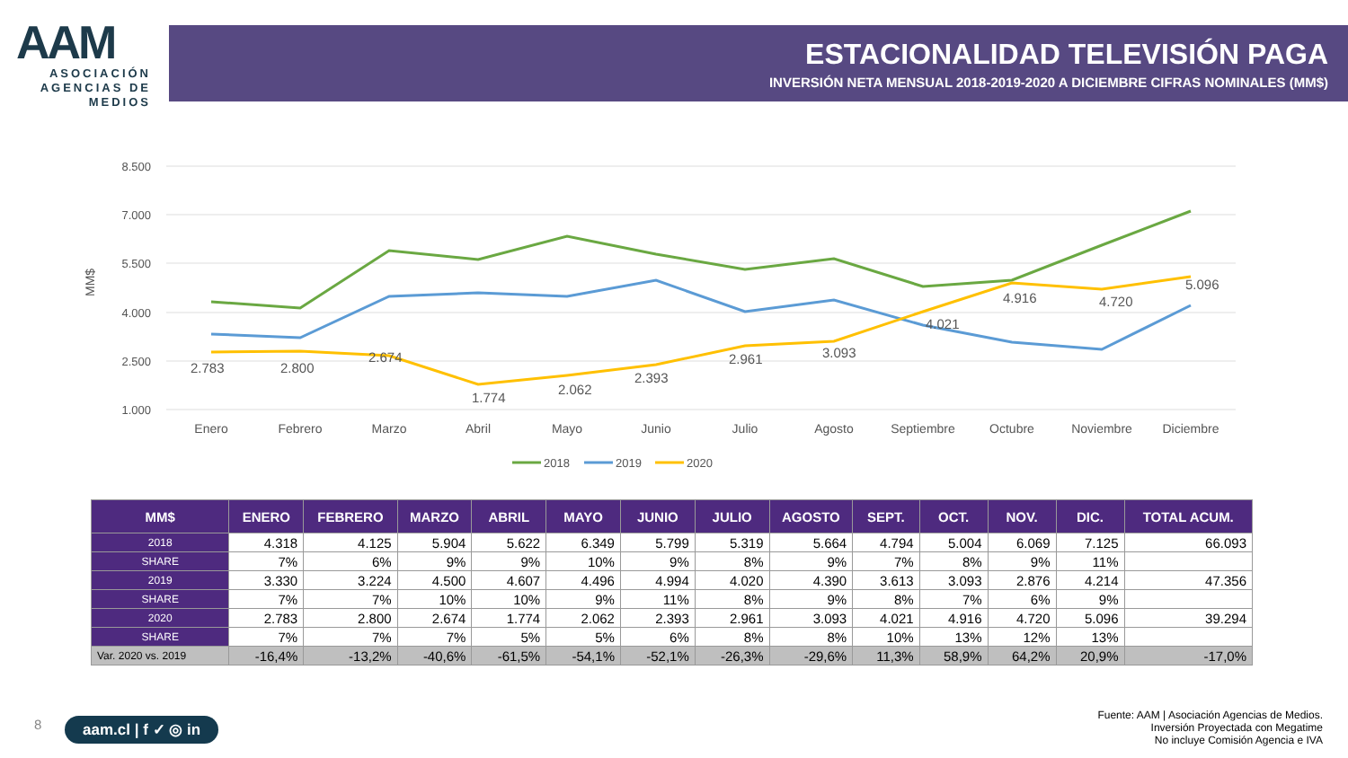AAM
ASOCIACIÓN AGENCIAS DE MEDIOS
ESTACIONALIDAD TELEVISIÓN PAGA
INVERSIÓN NETA MENSUAL 2018-2019-2020 A DICIEMBRE CIFRAS NOMINALES (MM$)
8.500
7.000
5.500
4.000
2.500
1.000
MM$
2.783
2.800
2.674
1.774
2.062
2.393
2.961
3.093
4.021
4.916
4.720
5.096
Enero
Febrero
Marzo
Abril
Mayo
Junio
Julio
Agosto
Septiembre
Octubre
Noviembre
Diciembre
2018
2019
2020
| MM$ | ENERO | FEBRERO | MARZO | ABRIL | MAYO | JUNIO | JULIO | AGOSTO | SEPT. | OCT. | NOV. | DIC. | TOTAL ACUM. |
| --- | --- | --- | --- | --- | --- | --- | --- | --- | --- | --- | --- | --- | --- |
| 2018 | 4.318 | 4.125 | 5.904 | 5.622 | 6.349 | 5.799 | 5.319 | 5.664 | 4.794 | 5.004 | 6.069 | 7.125 | 66.093 |
| SHARE | 7% | 6% | 9% | 9% | 10% | 9% | 8% | 9% | 7% | 8% | 9% | 11% | |
| 2019 | 3.330 | 3.224 | 4.500 | 4.607 | 4.496 | 4.994 | 4.020 | 4.390 | 3.613 | 3.093 | 2.876 | 4.214 | 47.356 |
| SHARE | 7% | 7% | 10% | 10% | 9% | 11% | 8% | 9% | 8% | 7% | 6% | 9% | |
| 2020 | 2.783 | 2.800 | 2.674 | 1.774 | 2.062 | 2.393 | 2.961 | 3.093 | 4.021 | 4.916 | 4.720 | 5.096 | 39.294 |
| SHARE | 7% | 7% | 7% | 5% | 5% | 6% | 8% | 8% | 10% | 13% | 12% | 13% | |
| Var. 2020 vs. 2019 | -16,4% | -13,2% | -40,6% | -61,5% | -54,1% | -52,1% | -26,3% | -29,6% | 11,3% | 58,9% | 64,2% | 20,9% | -17,0% |
8 aam.cl | f ✓ ◎ in
Fuente: AAM | Asociación Agencias de Medios.
Inversión Proyectada con Megatime
No incluye Comisión Agencia e IVA